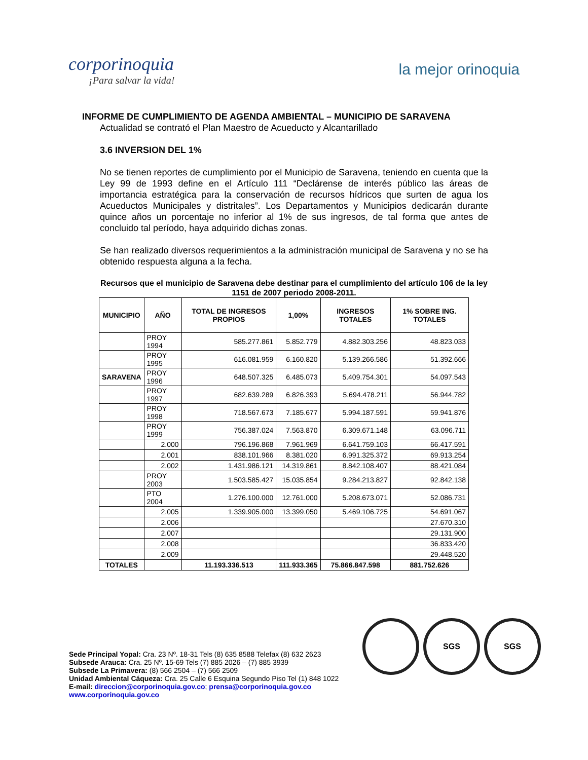corporinoquia
¡Para salvar la vida!
la mejor orinoquia
INFORME DE CUMPLIMIENTO DE AGENDA AMBIENTAL – MUNICIPIO DE SARAVENA
Actualidad se contrató el Plan Maestro de Acueducto y Alcantarillado
3.6 INVERSION DEL 1%
No se tienen reportes de cumplimiento por el Municipio de Saravena, teniendo en cuenta que la Ley 99 de 1993 define en el Artículo 111 “Declárense de interés público las áreas de importancia estratégica para la conservación de recursos hídricos que surten de agua los Acueductos Municipales y distritales”. Los Departamentos y Municipios dedicarán durante quince años un porcentaje no inferior al 1% de sus ingresos, de tal forma que antes de concluido tal período, haya adquirido dichas zonas.
Se han realizado diversos requerimientos a la administración municipal de Saravena y no se ha obtenido respuesta alguna a la fecha.
Recursos que el municipio de Saravena debe destinar para el cumplimiento del artículo 106 de la ley 1151 de 2007 periodo 2008-2011.
| MUNICIPIO | AÑO | TOTAL DE INGRESOS PROPIOS | 1,00% | INGRESOS TOTALES | 1% SOBRE ING. TOTALES |
| --- | --- | --- | --- | --- | --- |
| | PROY 1994 | 585.277.861 | 5.852.779 | 4.882.303.256 | 48.823.033 |
| | PROY 1995 | 616.081.959 | 6.160.820 | 5.139.266.586 | 51.392.666 |
| SARAVENA | PROY 1996 | 648.507.325 | 6.485.073 | 5.409.754.301 | 54.097.543 |
| | PROY 1997 | 682.639.289 | 6.826.393 | 5.694.478.211 | 56.944.782 |
| | PROY 1998 | 718.567.673 | 7.185.677 | 5.994.187.591 | 59.941.876 |
| | PROY 1999 | 756.387.024 | 7.563.870 | 6.309.671.148 | 63.096.711 |
| | 2.000 | 796.196.868 | 7.961.969 | 6.641.759.103 | 66.417.591 |
| | 2.001 | 838.101.966 | 8.381.020 | 6.991.325.372 | 69.913.254 |
| | 2.002 | 1.431.986.121 | 14.319.861 | 8.842.108.407 | 88.421.084 |
| | PROY 2003 | 1.503.585.427 | 15.035.854 | 9.284.213.827 | 92.842.138 |
| | PTO 2004 | 1.276.100.000 | 12.761.000 | 5.208.673.071 | 52.086.731 |
| | 2.005 | 1.339.905.000 | 13.399.050 | 5.469.106.725 | 54.691.067 |
| | 2.006 | | | | 27.670.310 |
| | 2.007 | | | | 29.131.900 |
| | 2.008 | | | | 36.833.420 |
| | 2.009 | | | | 29.448.520 |
| TOTALES | | 11.193.336.513 | 111.933.365 | 75.866.847.598 | 881.752.626 |
SGS SGS
Sede Principal Yopal: Cra. 23 Nº. 18-31 Tels (8) 635 8588 Telefax (8) 632 2623
Subsede Arauca: Cra. 25 Nº. 15-69 Tels (7) 885 2026 – (7) 885 3939
Subsede La Primavera: (8) 566 2504 – (7) 566 2509
Unidad Ambiental Cáqueza: Cra. 25 Calle 6 Esquina Segundo Piso Tel (1) 848 1022
E-mail: direccion@corporinoquia.gov.co; prensa@corporinoquia.gov.co
www.corporinoquia.gov.co